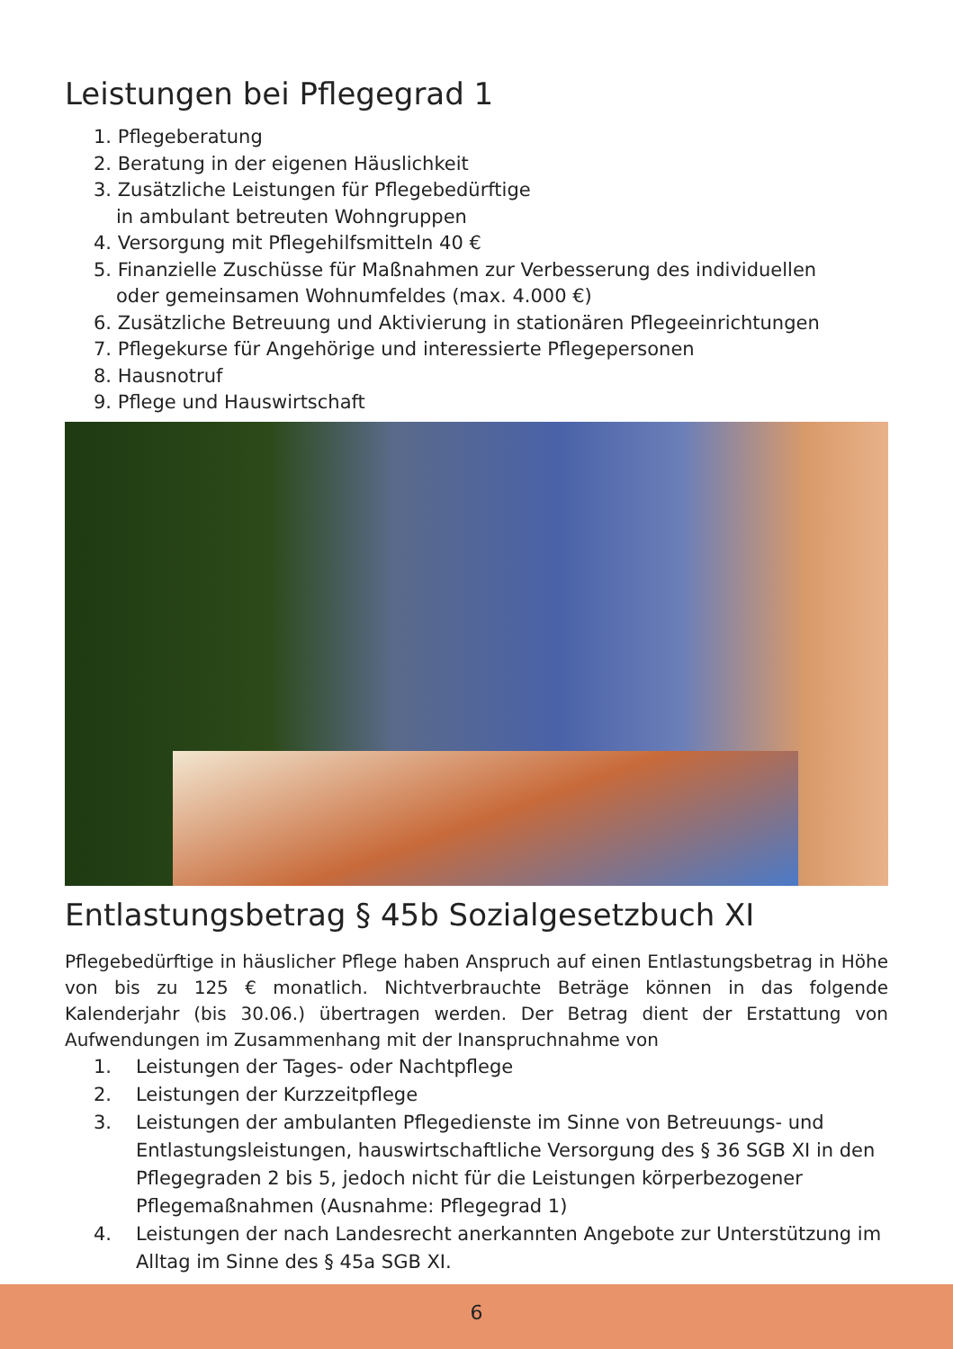Leistungen bei Pflegegrad 1
1. Pflegeberatung
2. Beratung in der eigenen Häuslichkeit
3. Zusätzliche Leistungen für Pflegebedürftige
in ambulant betreuten Wohngruppen
4. Versorgung mit Pflegehilfsmitteln 40 €
5. Finanzielle Zuschüsse für Maßnahmen zur Verbesserung des individuellen
oder gemeinsamen Wohnumfeldes (max. 4.000 €)
6. Zusätzliche Betreuung und Aktivierung in stationären Pflegeeinrichtungen
7. Pflegekurse für Angehörige und interessierte Pflegepersonen
8. Hausnotruf
9. Pflege und Hauswirtschaft
Entlastungsbetrag § 45b Sozialgesetzbuch XI
Pflegebedürftige in häuslicher Pflege haben Anspruch auf einen Entlastungsbetrag in Höhe von bis zu 125 € monatlich. Nichtverbrauchte Beträge können in das folgende Kalenderjahr (bis 30.06.) übertragen werden. Der Betrag dient der Erstattung von Aufwendungen im Zusammenhang mit der Inanspruchnahme von
1. Leistungen der Tages- oder Nachtpflege
2. Leistungen der Kurzzeitpflege
3. Leistungen der ambulanten Pflegedienste im Sinne von Betreuungs- und Entlastungsleistungen, hauswirtschaftliche Versorgung des § 36 SGB XI in den Pflegegraden 2 bis 5, jedoch nicht für die Leistungen körperbezogener Pflegemaßnahmen (Ausnahme: Pflegegrad 1)
4. Leistungen der nach Landesrecht anerkannten Angebote zur Unterstützung im Alltag im Sinne des § 45a SGB XI.
6